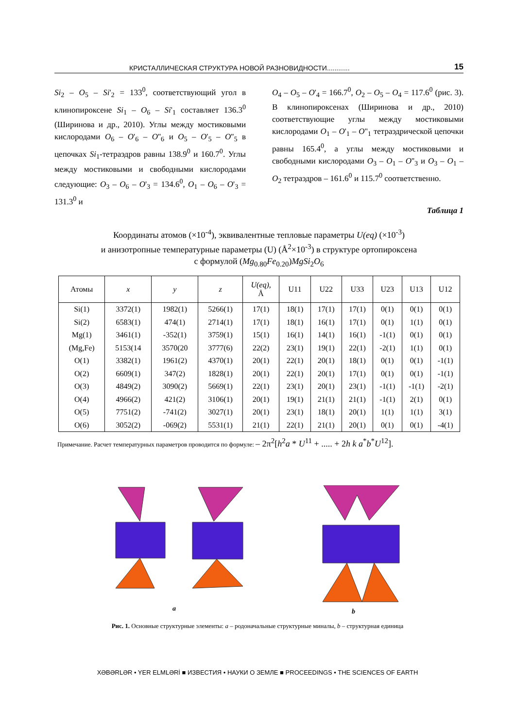КРИСТАЛЛИЧЕСКАЯ СТРУКТУРА НОВОЙ РАЗНОВИДНОСТИ............ 15
Si<sub>2</sub> – O<sub>5</sub> – Si'<sub>2</sub> = 133<sup>0</sup>, соответствующий угол в клинопироксене Si<sub>1</sub> – O<sub>6</sub> – Si'<sub>1</sub> составляет 136.3<sup>0</sup> (Ширинова и др., 2010). Углы между мостиковыми кислородами O<sub>6</sub> – O'<sub>6</sub> – O''<sub>6</sub> и O<sub>5</sub> – O'<sub>5</sub> – O''<sub>5</sub> в цепочках Si<sub>1</sub>-тетраэдров равны 138.9<sup>0</sup> и 160.7<sup>0</sup>. Углы между мостиковыми и свободными кислородами следующие: O<sub>3</sub> – O<sub>6</sub> – O'<sub>3</sub> = 134.6<sup>0</sup>, O<sub>1</sub> – O<sub>6</sub> – O'<sub>3</sub> = 131.3<sup>0</sup> и
O<sub>4</sub> – O<sub>5</sub> – O'<sub>4</sub> = 166.7<sup>0</sup>, O<sub>2</sub> – O<sub>5</sub> – O<sub>4</sub> = 117.6<sup>0</sup> (рис. 3). В клинопироксенах (Ширинова и др., 2010) соответствующие углы между мостиковыми кислородами O<sub>1</sub> – O'<sub>1</sub> – O''<sub>1</sub> тетраэдрической цепочки равны 165.4<sup>0</sup>, а углы между мостиковыми и свободными кислородами O<sub>3</sub> – O<sub>1</sub> – O''<sub>3</sub> и O<sub>3</sub> – O<sub>1</sub> – O<sub>2</sub> тетраэдров – 161.6<sup>0</sup> и 115.7<sup>0</sup> соответственно.
Таблица 1
Координаты атомов (×10<sup>-4</sup>), эквивалентные тепловые параметры U(eq) (×10<sup>-3</sup>)
и анизотропные температурные параметры (U) (Å<sup>2</sup>×10<sup>-3</sup>) в структуре ортопироксена
с формулой (Mg<sub>0.80</sub>Fe<sub>0.20</sub>)MgSi<sub>2</sub>O<sub>6</sub>
| Атомы | x | y | z | U(eq), Å | U11 | U22 | U33 | U23 | U13 | U12 |
| --- | --- | --- | --- | --- | --- | --- | --- | --- | --- | --- |
| Si(1) | 3372(1) | 1982(1) | 5266(1) | 17(1) | 18(1) | 17(1) | 17(1) | 0(1) | 0(1) | 0(1) |
| Si(2) | 6583(1) | 474(1) | 2714(1) | 17(1) | 18(1) | 16(1) | 17(1) | 0(1) | 1(1) | 0(1) |
| Mg(1) | 3461(1) | -352(1) | 3759(1) | 15(1) | 16(1) | 14(1) | 16(1) | -1(1) | 0(1) | 0(1) |
| (Mg,Fe) | 5153(14 | 3570(20 | 3777(6) | 22(2) | 23(1) | 19(1) | 22(1) | -2(1) | 1(1) | 0(1) |
| O(1) | 3382(1) | 1961(2) | 4370(1) | 20(1) | 22(1) | 20(1) | 18(1) | 0(1) | 0(1) | -1(1) |
| O(2) | 6609(1) | 347(2) | 1828(1) | 20(1) | 22(1) | 20(1) | 17(1) | 0(1) | 0(1) | -1(1) |
| O(3) | 4849(2) | 3090(2) | 5669(1) | 22(1) | 23(1) | 20(1) | 23(1) | -1(1) | -1(1) | -2(1) |
| O(4) | 4966(2) | 421(2) | 3106(1) | 20(1) | 19(1) | 21(1) | 21(1) | -1(1) | 2(1) | 0(1) |
| O(5) | 7751(2) | -741(2) | 3027(1) | 20(1) | 23(1) | 18(1) | 20(1) | 1(1) | 1(1) | 3(1) |
| O(6) | 3052(2) | -069(2) | 5531(1) | 21(1) | 22(1) | 21(1) | 20(1) | 0(1) | 0(1) | -4(1) |
Примечание. Расчет температурных параметров проводится по формуле: – 2π<sup>2</sup>[h<sup>2</sup>a * U<sup>11</sup> + ..... + 2h k a<sup>*</sup>b<sup>*</sup>U<sup>12</sup>].
a b
Рис. 1. Основные структурные элементы: a – родоначальные структурные миналы, b – структурная единица
XƏBƏRLƏR • YER ELMLƏRİ ■ ИЗВЕСТИЯ • НАУКИ О ЗЕМЛЕ ■ PROCEEDINGS • THE SCIENCES OF EARTH